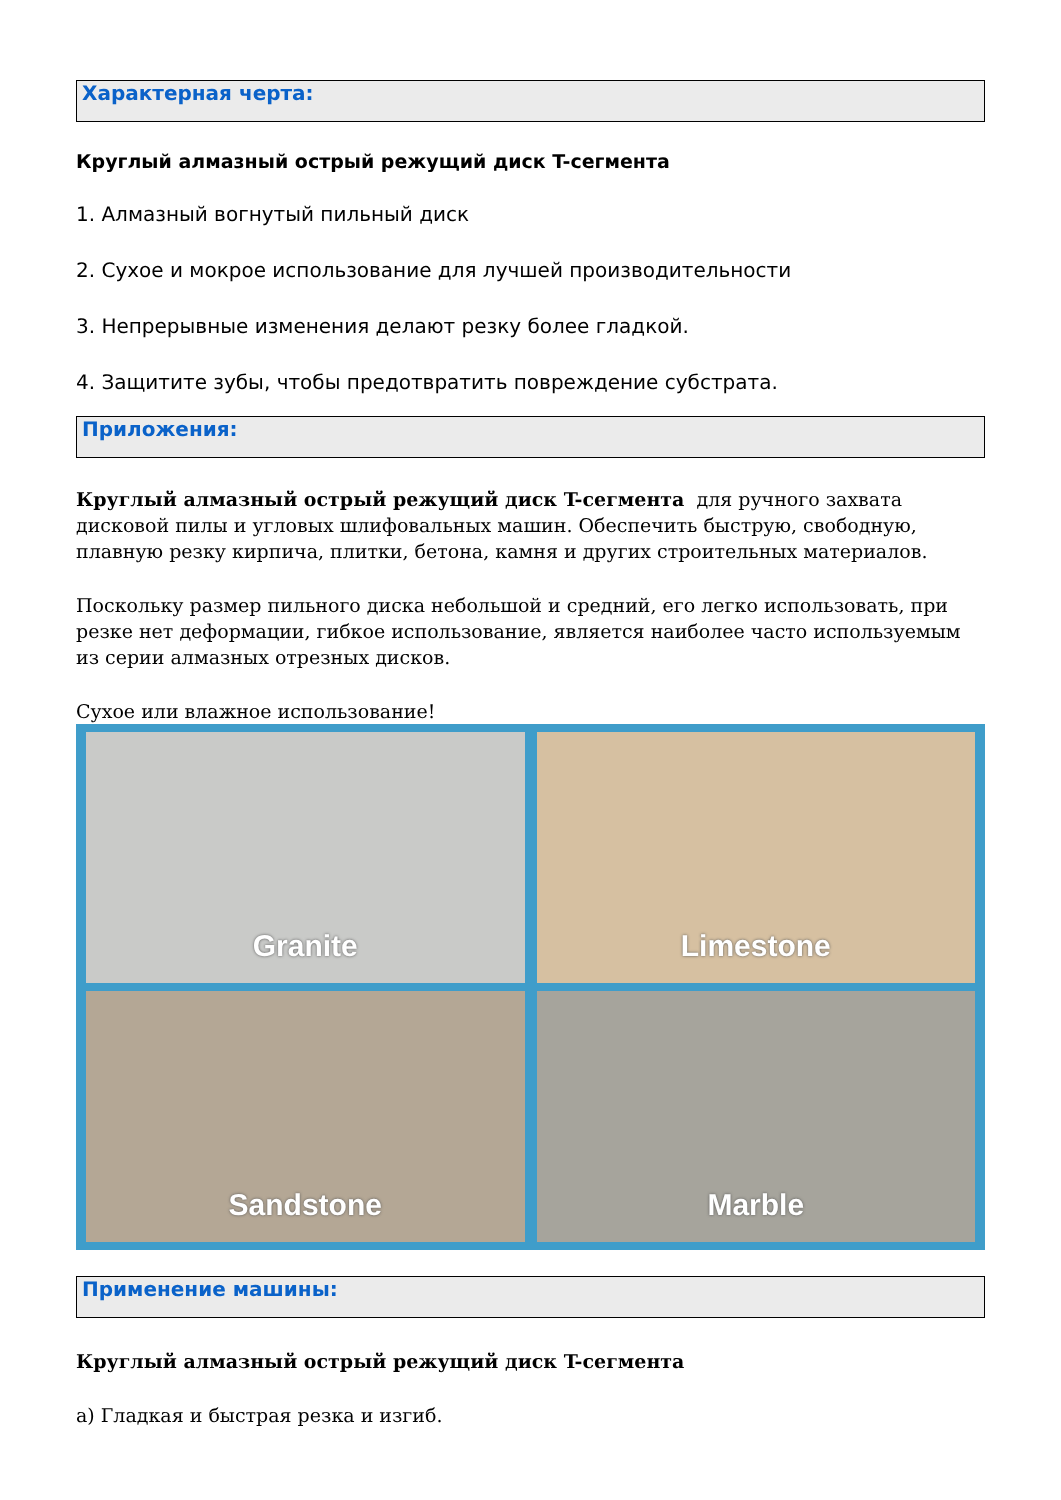Характерная черта:
Круглый алмазный острый режущий диск T-сегмента
1. Алмазный вогнутый пильный диск
2. Сухое и мокрое использование для лучшей производительности
3. Непрерывные изменения делают резку более гладкой.
4. Защитите зубы, чтобы предотвратить повреждение субстрата.
Приложения:
Круглый алмазный острый режущий диск T-сегмента для ручного захвата дисковой пилы и угловых шлифовальных машин. Обеспечить быструю, свободную, плавную резку кирпича, плитки, бетона, камня и других строительных материалов.
Поскольку размер пильного диска небольшой и средний, его легко использовать, при резке нет деформации, гибкое использование, является наиболее часто используемым из серии алмазных отрезных дисков.
Сухое или влажное использование!
Granite
Limestone
Sandstone
Marble
Применение машины:
Круглый алмазный острый режущий диск T-сегмента
a) Гладкая и быстрая резка и изгиб.